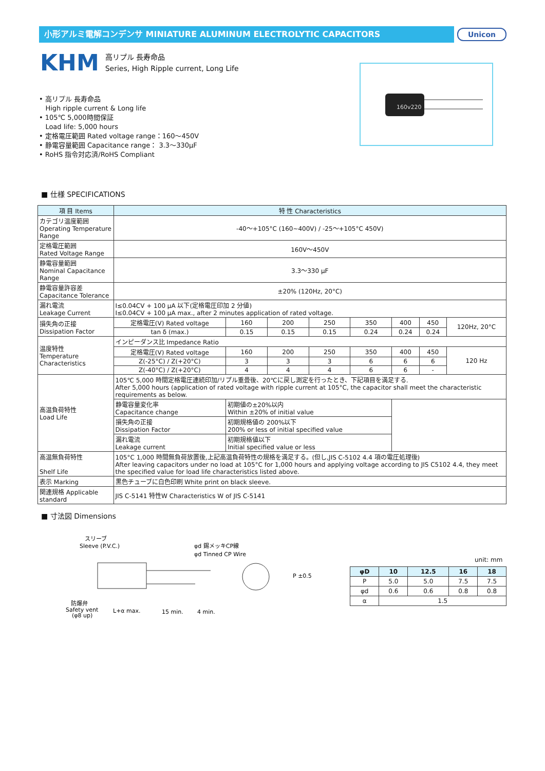小形アルミ電解コンデンサ MINIATURE ALUMINUM ELECTROLYTIC CAPACITORS Unicon
KHM
高リプル 長寿命品
Series, High Ripple current, Long Life
• 高リプル 長寿命品
High ripple current & Long life
• 105℃ 5,000時間保証
Load life: 5,000 hours
• 定格電圧範囲 Rated voltage range：160～450V
• 静電容量範囲 Capacitance range： 3.3～330µF
• RoHS 指令対応済/RoHS Compliant
160v220
■ 仕様 SPECIFICATIONS
| 項 目 Items | 特 性 Characteristics | | | | | | | |
| --- | --- | --- | --- | --- | --- | --- | --- | --- |
| カテゴリ温度範囲 Operating Temperature Range | -40～+105°C (160~400V) / -25～+105°C 450V) | | | | | | | |
| 定格電圧範囲 Rated Voltage Range | 160V～450V | | | | | | | |
| 静電容量範囲 Nominal Capacitance Range | 3.3～330 µF | | | | | | | |
| 静電容量許容差 Capacitance Tolerance | ±20% (120Hz, 20°C) | | | | | | | |
| 漏れ電流 Leakage Current | I≤0.04CV + 100 µA 以下(定格電圧印加 2 分値) I≤0.04CV + 100 µA max., after 2 minutes application of rated voltage. | | | | | | | |
| 損失角の正接 Dissipation Factor | 定格電圧(V) Rated voltage | 160 | 200 | 250 | 350 | 400 | 450 | 120Hz, 20°C |
| | tan δ (max.) | 0.15 | 0.15 | 0.15 | 0.24 | 0.24 | 0.24 | |
| 温度特性 Temperature Characteristics | インピーダンス比 Impedance Ratio | | | | | | | |
| | 定格電圧(V) Rated voltage | 160 | 200 | 250 | 350 | 400 | 450 | 120 Hz |
| | Z(-25°C) / Z(+20°C) | 3 | 3 | 3 | 6 | 6 | 6 | |
| | Z(-40°C) / Z(+20°C) | 4 | 4 | 4 | 6 | 6 | - | |
| 高温負荷特性 Load Life | 105℃ 5,000 時間定格電圧連続印加/リプル重畳後、20℃に戻し測定を行ったとき、下記項目を満足する. After 5,000 hours (application of rated voltage with ripple current at 105°C, the capacitor shall meet the characteristic requirements as below. | | | | | | | |
| | 静電容量変化率 Capacitance change | 初期値の±20%以内 Within ±20% of initial value | | | | | | |
| | 損失角の正接 Dissipation Factor | 初期規格値の 200%以下 200% or less of initial specified value | | | | | | |
| | 漏れ電流 Leakage current | 初期規格値以下 Initial specified value or less | | | | | | |
| 高温無負荷特性 Shelf Life | 105°C 1,000 時間無負荷放置後,上記高温負荷特性の規格を満足する。(但し,JIS C-5102 4.4 項の電圧処理後) After leaving capacitors under no load at 105°C for 1,000 hours and applying voltage according to JIS C5102 4.4, they meet the specified value for load life characteristics listed above. | | | | | | | |
| 表示 Marking | 黒色チューブに白色印刷 White print on black sleeve. | | | | | | | |
| 関連規格 Applicable standard | JIS C-5141 特性W Characteristics W of JIS C-5141 | | | | | | | |
■ 寸法図 Dimensions
スリーブ
Sleeve (P.V.C.)
φd 錫メッキCP線
φd Tinned CP Wire
P ±0.5
防爆弁
Safety vent
(φ8 up)
L+α max.
15 min.
4 min.
unit: mm
| φD | 10 | 12.5 | 16 | 18 |
| --- | --- | --- | --- | --- |
| P | 5.0 | 5.0 | 7.5 | 7.5 |
| φd | 0.6 | 0.6 | 0.8 | 0.8 |
| α | 1.5 | | | |